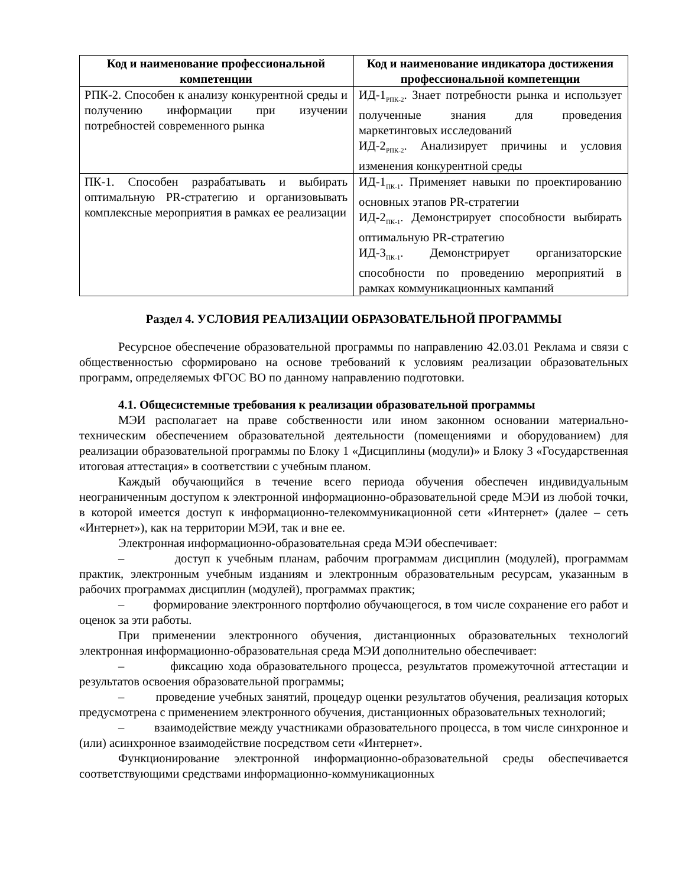| Код и наименование профессиональной компетенции | Код и наименование индикатора достижения профессиональной компетенции |
| --- | --- |
| РПК-2. Способен к анализу конкурентной среды и получению информации при изучении потребностей современного рынка | ИД-1<sub>РПК-2</sub>. Знает потребности рынка и использует полученные знания для проведения маркетинговых исследований ИД-2<sub>РПК-2</sub>. Анализирует причины и условия изменения конкурентной среды |
| ПК-1. Способен разрабатывать и выбирать оптимальную PR-стратегию и организовывать комплексные мероприятия в рамках ее реализации | ИД-1<sub>ПК-1</sub>. Применяет навыки по проектированию основных этапов PR-стратегии ИД-2<sub>ПК-1</sub>. Демонстрирует способности выбирать оптимальную PR-стратегию ИД-3<sub>ПК-1</sub>. Демонстрирует организаторские способности по проведению мероприятий в рамках коммуникационных кампаний |
Раздел 4. УСЛОВИЯ РЕАЛИЗАЦИИ ОБРАЗОВАТЕЛЬНОЙ ПРОГРАММЫ
Ресурсное обеспечение образовательной программы по направлению 42.03.01 Реклама и связи с общественностью сформировано на основе требований к условиям реализации образовательных программ, определяемых ФГОС ВО по данному направлению подготовки.
4.1. Общесистемные требования к реализации образовательной программы
МЭИ располагает на праве собственности или ином законном основании материально-техническим обеспечением образовательной деятельности (помещениями и оборудованием) для реализации образовательной программы по Блоку 1 «Дисциплины (модули)» и Блоку 3 «Государственная итоговая аттестация» в соответствии с учебным планом.
Каждый обучающийся в течение всего периода обучения обеспечен индивидуальным неограниченным доступом к электронной информационно-образовательной среде МЭИ из любой точки, в которой имеется доступ к информационно-телекоммуникационной сети «Интернет» (далее – сеть «Интернет»), как на территории МЭИ, так и вне ее.
Электронная информационно-образовательная среда МЭИ обеспечивает:
– доступ к учебным планам, рабочим программам дисциплин (модулей), программам практик, электронным учебным изданиям и электронным образовательным ресурсам, указанным в рабочих программах дисциплин (модулей), программах практик;
– формирование электронного портфолио обучающегося, в том числе сохранение его работ и оценок за эти работы.
При применении электронного обучения, дистанционных образовательных технологий электронная информационно-образовательная среда МЭИ дополнительно обеспечивает:
– фиксацию хода образовательного процесса, результатов промежуточной аттестации и результатов освоения образовательной программы;
– проведение учебных занятий, процедур оценки результатов обучения, реализация которых предусмотрена с применением электронного обучения, дистанционных образовательных технологий;
– взаимодействие между участниками образовательного процесса, в том числе синхронное и (или) асинхронное взаимодействие посредством сети «Интернет».
Функционирование электронной информационно-образовательной среды обеспечивается соответствующими средствами информационно-коммуникационных